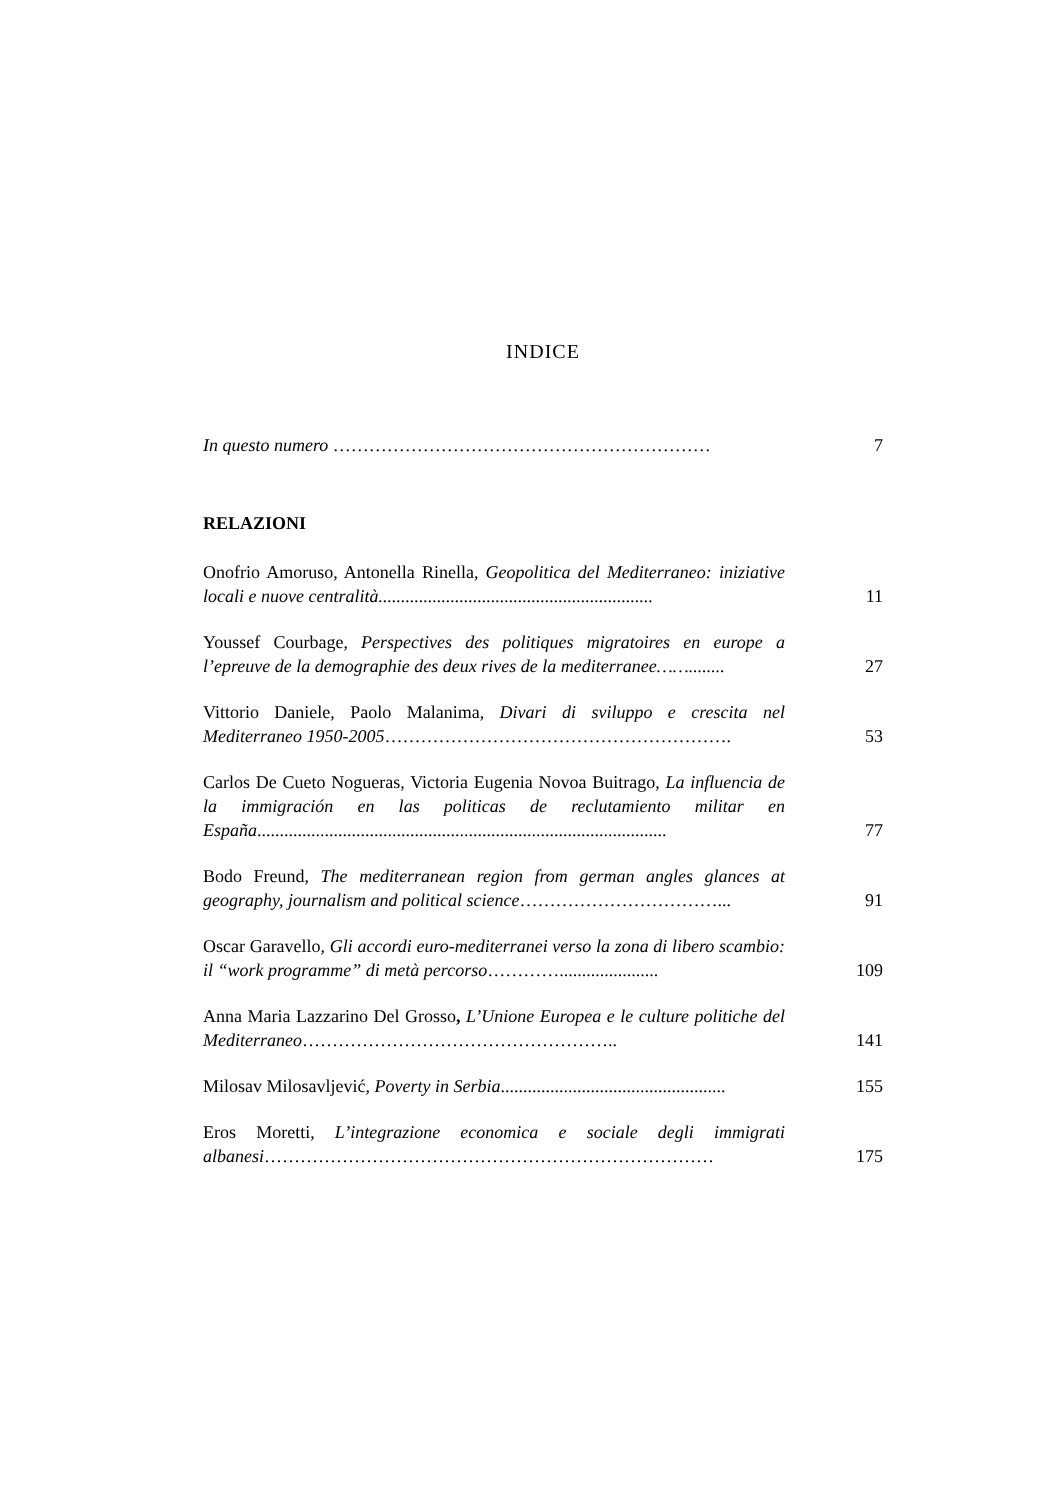INDICE
In questo numero ………………………………………………………
7
RELAZIONI
Onofrio Amoruso, Antonella Rinella, Geopolitica del Mediterraneo: iniziative locali e nuove centralità.............................................................
11
Youssef Courbage, Perspectives des politiques migratoires en europe a l’epreuve de la demographie des deux rives de la mediterranee……........
27
Vittorio Daniele, Paolo Malanima, Divari di sviluppo e crescita nel Mediterraneo 1950-2005………………………………………………….
53
Carlos De Cueto Nogueras, Victoria Eugenia Novoa Buitrago, La influencia de la immigración en las politicas de reclutamiento militar en España...........................................................................................
77
Bodo Freund, The mediterranean region from german angles glances at geography, journalism and political science……………………………...
91
Oscar Garavello, Gli accordi euro-mediterranei verso la zona di libero scambio: il “work programme” di metà percorso…………......................
109
Anna Maria Lazzarino Del Grosso, L’Unione Europea e le culture politiche del Mediterraneo……………………………………………..
141
Milosav Milosavljević, Poverty in Serbia..................................................
155
Eros Moretti, L’integrazione economica e sociale degli immigrati albanesi…………………………………………………………………
175